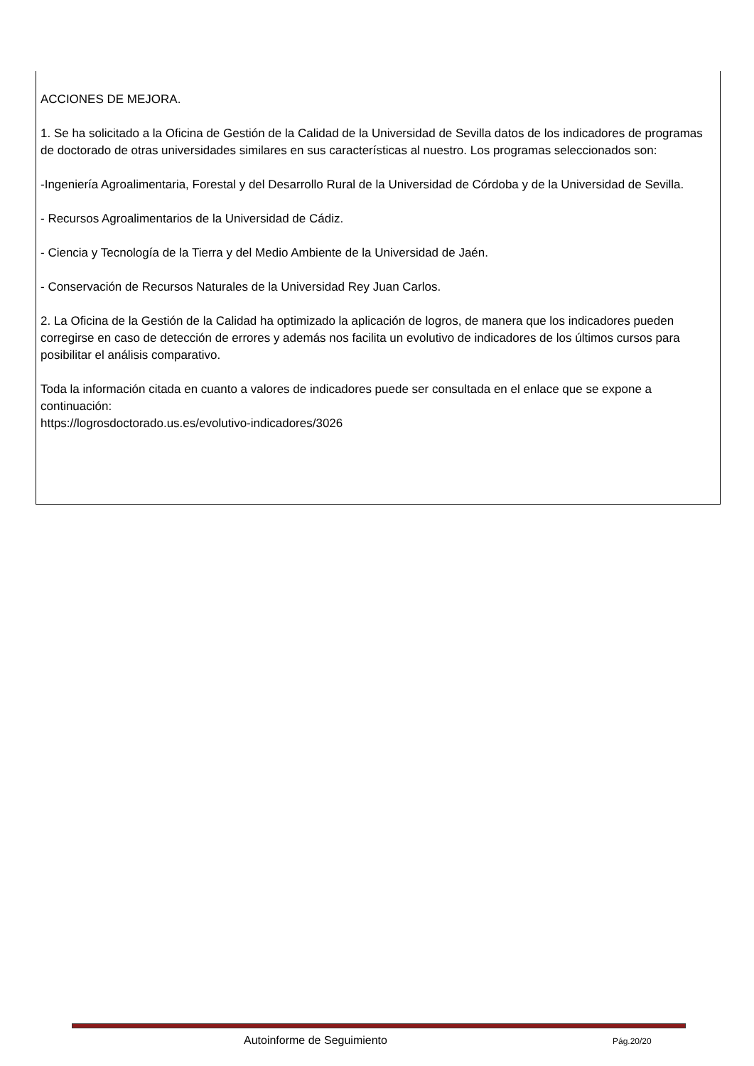ACCIONES DE MEJORA.
1. Se ha solicitado a la Oficina de Gestión de la Calidad de la Universidad de Sevilla datos de los indicadores de programas de doctorado de otras universidades similares en sus características al nuestro. Los programas seleccionados son:
-Ingeniería Agroalimentaria, Forestal y del Desarrollo Rural de la Universidad de Córdoba y de la Universidad de Sevilla.
- Recursos Agroalimentarios de la Universidad de Cádiz.
- Ciencia y Tecnología de la Tierra y del Medio Ambiente de la Universidad de Jaén.
- Conservación de Recursos Naturales de la Universidad Rey Juan Carlos.
2. La Oficina de la Gestión de la Calidad ha optimizado la aplicación de logros, de manera que los indicadores pueden corregirse en caso de detección de errores y además nos facilita un evolutivo de indicadores de los últimos cursos para posibilitar el análisis comparativo.
Toda la información citada en cuanto a valores de indicadores puede ser consultada en el enlace que se expone a continuación:
https://logrosdoctorado.us.es/evolutivo-indicadores/3026
Autoinforme de Seguimiento Pág.20/20